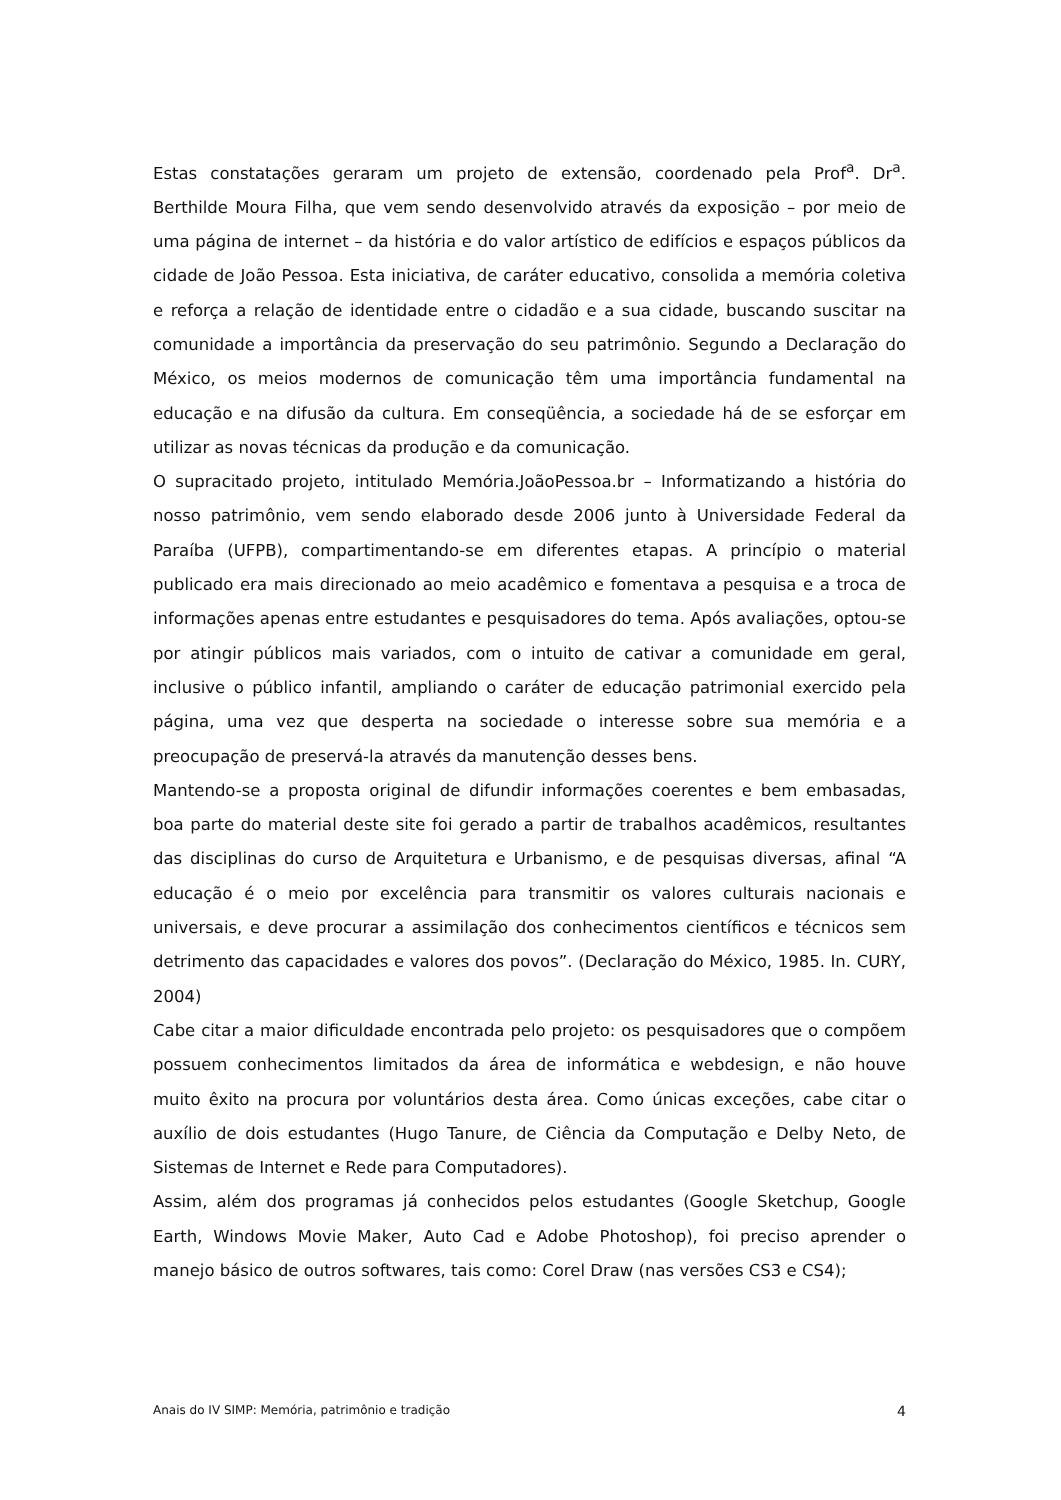Estas constatações geraram um projeto de extensão, coordenado pela Prof<sup>a</sup>. Dr<sup>a</sup>. Berthilde Moura Filha, que vem sendo desenvolvido através da exposição – por meio de uma página de internet – da história e do valor artístico de edifícios e espaços públicos da cidade de João Pessoa. Esta iniciativa, de caráter educativo, consolida a memória coletiva e reforça a relação de identidade entre o cidadão e a sua cidade, buscando suscitar na comunidade a importância da preservação do seu patrimônio. Segundo a Declaração do México, os meios modernos de comunicação têm uma importância fundamental na educação e na difusão da cultura. Em conseqüência, a sociedade há de se esforçar em utilizar as novas técnicas da produção e da comunicação.
O supracitado projeto, intitulado Memória.JoãoPessoa.br – Informatizando a história do nosso patrimônio, vem sendo elaborado desde 2006 junto à Universidade Federal da Paraíba (UFPB), compartimentando-se em diferentes etapas. A princípio o material publicado era mais direcionado ao meio acadêmico e fomentava a pesquisa e a troca de informações apenas entre estudantes e pesquisadores do tema. Após avaliações, optou-se por atingir públicos mais variados, com o intuito de cativar a comunidade em geral, inclusive o público infantil, ampliando o caráter de educação patrimonial exercido pela página, uma vez que desperta na sociedade o interesse sobre sua memória e a preocupação de preservá-la através da manutenção desses bens.
Mantendo-se a proposta original de difundir informações coerentes e bem embasadas, boa parte do material deste site foi gerado a partir de trabalhos acadêmicos, resultantes das disciplinas do curso de Arquitetura e Urbanismo, e de pesquisas diversas, afinal “A educação é o meio por excelência para transmitir os valores culturais nacionais e universais, e deve procurar a assimilação dos conhecimentos científicos e técnicos sem detrimento das capacidades e valores dos povos”. (Declaração do México, 1985. In. CURY, 2004)
Cabe citar a maior dificuldade encontrada pelo projeto: os pesquisadores que o compõem possuem conhecimentos limitados da área de informática e webdesign, e não houve muito êxito na procura por voluntários desta área. Como únicas exceções, cabe citar o auxílio de dois estudantes (Hugo Tanure, de Ciência da Computação e Delby Neto, de Sistemas de Internet e Rede para Computadores).
Assim, além dos programas já conhecidos pelos estudantes (Google Sketchup, Google Earth, Windows Movie Maker, Auto Cad e Adobe Photoshop), foi preciso aprender o manejo básico de outros softwares, tais como: Corel Draw (nas versões CS3 e CS4);
Anais do IV SIMP: Memória, patrimônio e tradição 4